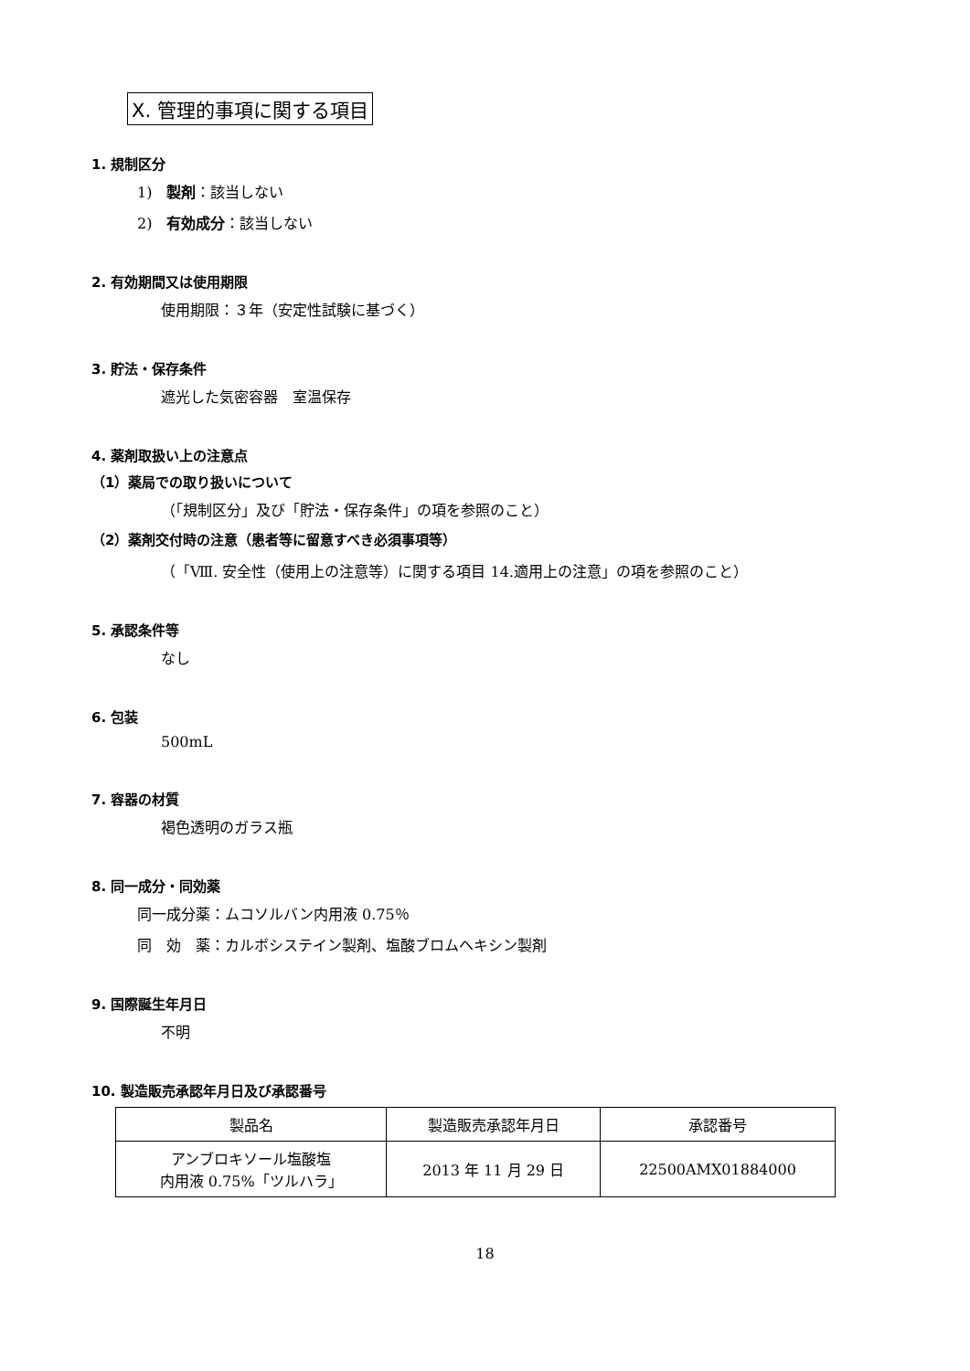X. 管理的事項に関する項目
1. 規制区分
1)　製剤：該当しない
2)　有効成分：該当しない
2. 有効期間又は使用期限
使用期限：３年（安定性試験に基づく）
3. 貯法・保存条件
遮光した気密容器　室温保存
4. 薬剤取扱い上の注意点
（1）薬局での取り扱いについて
（「規制区分」及び「貯法・保存条件」の項を参照のこと）
（2）薬剤交付時の注意（患者等に留意すべき必須事項等）
（「Ⅷ. 安全性（使用上の注意等）に関する項目 14.適用上の注意」の項を参照のこと）
5. 承認条件等
なし
6. 包装
500mL
7. 容器の材質
褐色透明のガラス瓶
8. 同一成分・同効薬
同一成分薬：ムコソルバン内用液 0.75％
同　効　薬：カルボシステイン製剤、塩酸ブロムヘキシン製剤
9. 国際誕生年月日
不明
10. 製造販売承認年月日及び承認番号
| 製品名 | 製造販売承認年月日 | 承認番号 |
| アンブロキソール塩酸塩 内用液 0.75%「ツルハラ」 | 2013 年 11 月 29 日 | 22500AMX01884000 |
18